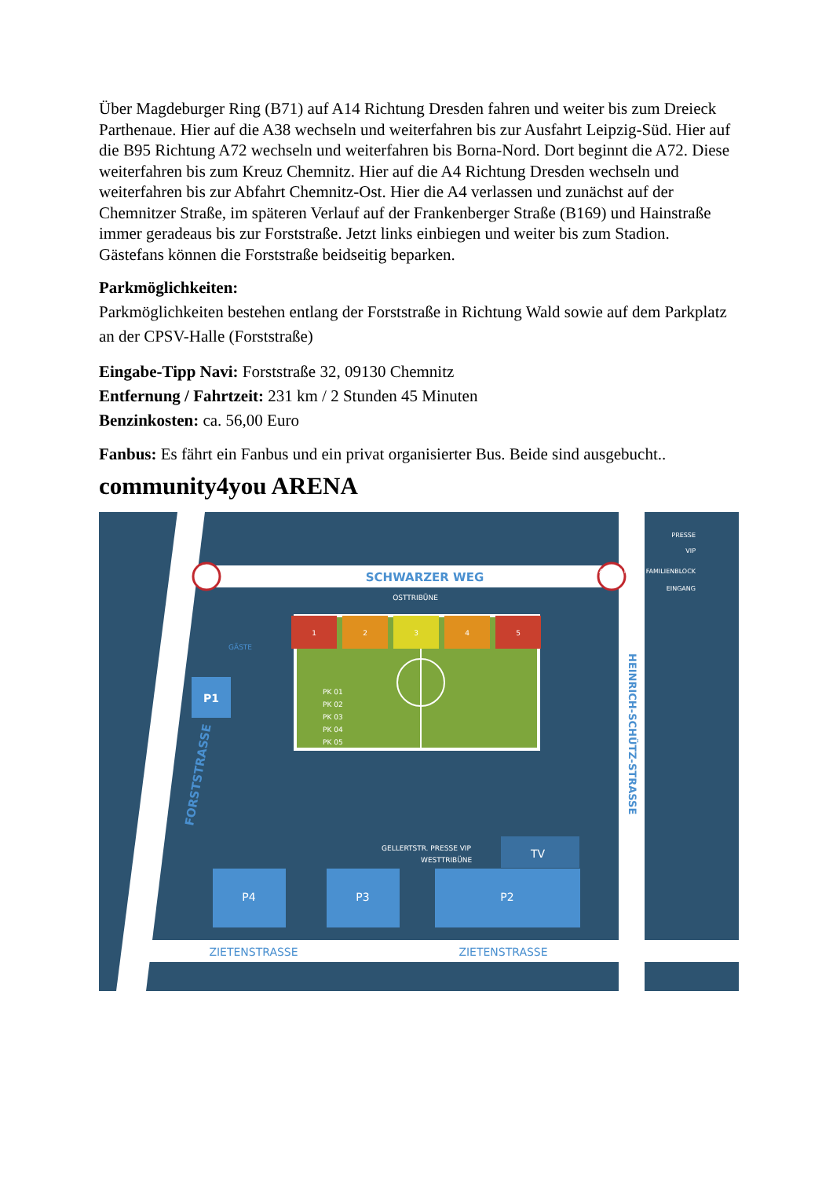Über Magdeburger Ring (B71) auf A14 Richtung Dresden fahren und weiter bis zum Dreieck Parthenaue. Hier auf die A38 wechseln und weiterfahren bis zur Ausfahrt Leipzig-Süd. Hier auf die B95 Richtung A72 wechseln und weiterfahren bis Borna-Nord. Dort beginnt die A72. Diese weiterfahren bis zum Kreuz Chemnitz. Hier auf die A4 Richtung Dresden wechseln und weiterfahren bis zur Abfahrt Chemnitz-Ost. Hier die A4 verlassen und zunächst auf der Chemnitzer Straße, im späteren Verlauf auf der Frankenberger Straße (B169) und Hainstraße immer geradeaus bis zur Forststraße. Jetzt links einbiegen und weiter bis zum Stadion.
Gästefans können die Forststraße beidseitig beparken.
Parkmöglichkeiten:
Parkmöglichkeiten bestehen entlang der Forststraße in Richtung Wald sowie auf dem Parkplatz an der CPSV-Halle (Forststraße)
Eingabe-Tipp Navi: Forststraße 32, 09130 Chemnitz
Entfernung / Fahrtzeit: 231 km / 2 Stunden 45 Minuten
Benzinkosten: ca. 56,00 Euro
Fanbus: Es fährt ein Fanbus und ein privat organisierter Bus. Beide sind ausgebucht..
community4you ARENA
SCHWARZER WEG
OSTTRIBÜNE
1
2
3
4
5
PK 01
PK 02
PK 03
PK 04
PK 05
P1
GÄSTE
FORSTSTRASSE
HEINRICH-SCHÜTZ-STRASSE
GELLERTSTR. PRESSE VIP
WESTTRIBÜNE
TV
P4
P3
P2
ZIETENSTRASSE
ZIETENSTRASSE
PRESSE
VIP
AHORN Hotels FAMILIENBLOCK
EINGANG